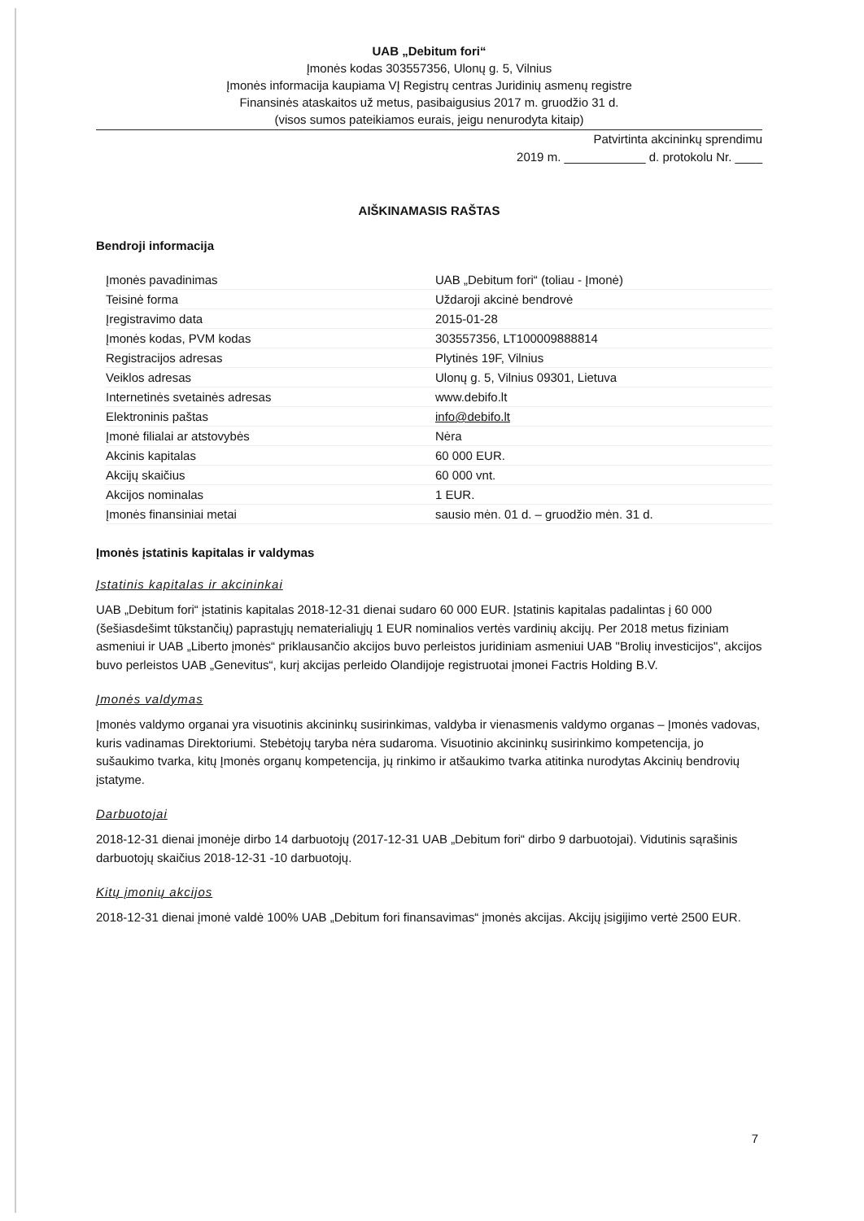UAB „Debitum fori“
Įmonės kodas 303557356, Ulonų g. 5, Vilnius
Įmonės informacija kaupiama VĮ Registrų centras Juridinių asmenų registre
Finansinės ataskaitos už metus, pasibaigusius 2017 m. gruodžio 31 d.
(visos sumos pateikiamos eurais, jeigu nenurodyta kitaip)
Patvirtinta akcininkų sprendimu
2019 m. ____________ d. protokolu Nr. ____
AIŠKINAMASIS RAŠTAS
Bendroji informacija
| Įmonės pavadinimas | UAB „Debitum fori“ (toliau - Įmonė) |
| Teisinė forma | Uždaroji akcinė bendrovė |
| Įregistravimo data | 2015-01-28 |
| Įmonės kodas, PVM kodas | 303557356, LT100009888814 |
| Registracijos adresas | Plytinės 19F, Vilnius |
| Veiklos adresas | Ulonų g. 5, Vilnius 09301, Lietuva |
| Internetinės svetainės adresas | www.debifo.lt |
| Elektroninis paštas | info@debifo.lt |
| Įmonė filialai ar atstovybės | Nėra |
| Akcinis kapitalas | 60 000 EUR. |
| Akcijų skaičius | 60 000 vnt. |
| Akcijos nominalas | 1 EUR. |
| Įmonės finansiniai metai | sausio mėn. 01 d. – gruodžio mėn. 31 d. |
Įmonės įstatinis kapitalas ir valdymas
Įstatinis kapitalas ir akcininkai
UAB „Debitum fori“ įstatinis kapitalas 2018-12-31 dienai sudaro 60 000 EUR. Įstatinis kapitalas padalintas į 60 000 (šešiasdešimt tūkstančių) paprastųjų nematerialiųjų 1 EUR nominalios vertės vardinių akcijų. Per 2018 metus fiziniam asmeniui ir UAB „Liberto įmonės“ priklausančio akcijos buvo perleistos juridiniam asmeniui UAB "Brolių investicijos", akcijos buvo perleistos UAB „Genevitus“, kurį akcijas perleido Olandijoje registruotai įmonei Factris Holding B.V.
Įmonės valdymas
Įmonės valdymo organai yra visuotinis akcininkų susirinkimas, valdyba ir vienasmenis valdymo organas – Įmonės vadovas, kuris vadinamas Direktoriumi. Stebėtojų taryba nėra sudaroma. Visuotinio akcininkų susirinkimo kompetencija, jo sušaukimo tvarka, kitų Įmonės organų kompetencija, jų rinkimo ir atšaukimo tvarka atitinka nurodytas Akcinių bendrovių įstatyme.
Darbuotojai
2018-12-31 dienai įmonėje dirbo 14 darbuotojų (2017-12-31 UAB „Debitum fori“ dirbo 9 darbuotojai). Vidutinis sąrašinis darbuotojų skaičius 2018-12-31 -10 darbuotojų.
Kitų įmonių akcijos
2018-12-31 dienai įmonė valdė 100% UAB „Debitum fori finansavimas“ įmonės akcijas. Akcijų įsigijimo vertė 2500 EUR.
7